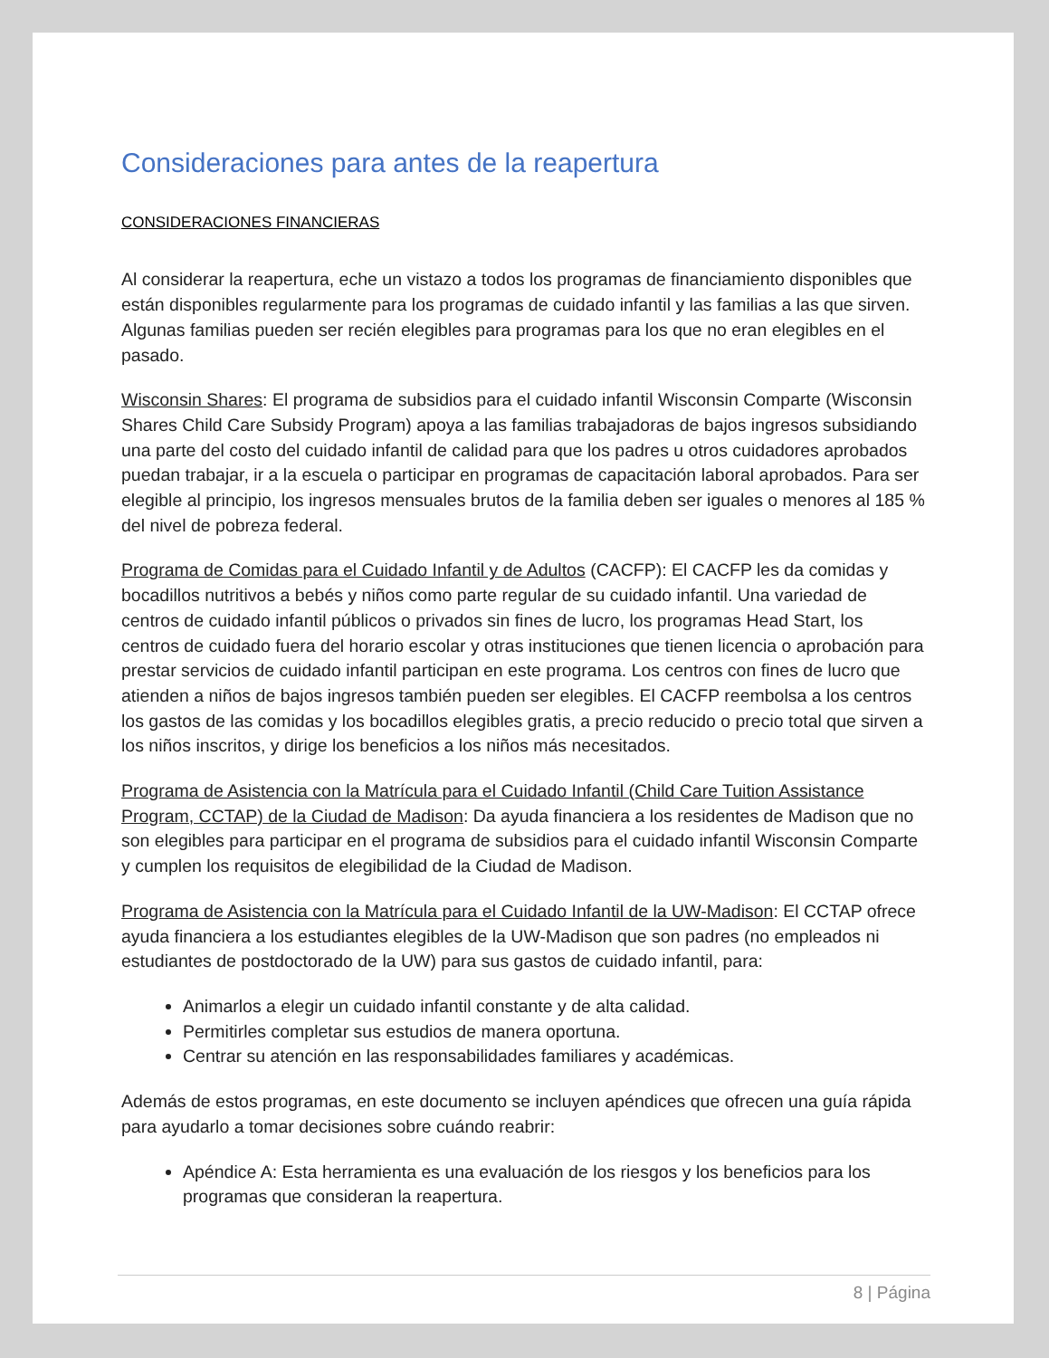Consideraciones para antes de la reapertura
CONSIDERACIONES FINANCIERAS
Al considerar la reapertura, eche un vistazo a todos los programas de financiamiento disponibles que están disponibles regularmente para los programas de cuidado infantil y las familias a las que sirven. Algunas familias pueden ser recién elegibles para programas para los que no eran elegibles en el pasado.
Wisconsin Shares: El programa de subsidios para el cuidado infantil Wisconsin Comparte (Wisconsin Shares Child Care Subsidy Program) apoya a las familias trabajadoras de bajos ingresos subsidiando una parte del costo del cuidado infantil de calidad para que los padres u otros cuidadores aprobados puedan trabajar, ir a la escuela o participar en programas de capacitación laboral aprobados. Para ser elegible al principio, los ingresos mensuales brutos de la familia deben ser iguales o menores al 185 % del nivel de pobreza federal.
Programa de Comidas para el Cuidado Infantil y de Adultos (CACFP): El CACFP les da comidas y bocadillos nutritivos a bebés y niños como parte regular de su cuidado infantil. Una variedad de centros de cuidado infantil públicos o privados sin fines de lucro, los programas Head Start, los centros de cuidado fuera del horario escolar y otras instituciones que tienen licencia o aprobación para prestar servicios de cuidado infantil participan en este programa. Los centros con fines de lucro que atienden a niños de bajos ingresos también pueden ser elegibles. El CACFP reembolsa a los centros los gastos de las comidas y los bocadillos elegibles gratis, a precio reducido o precio total que sirven a los niños inscritos, y dirige los beneficios a los niños más necesitados.
Programa de Asistencia con la Matrícula para el Cuidado Infantil (Child Care Tuition Assistance Program, CCTAP) de la Ciudad de Madison: Da ayuda financiera a los residentes de Madison que no son elegibles para participar en el programa de subsidios para el cuidado infantil Wisconsin Comparte y cumplen los requisitos de elegibilidad de la Ciudad de Madison.
Programa de Asistencia con la Matrícula para el Cuidado Infantil de la UW-Madison: El CCTAP ofrece ayuda financiera a los estudiantes elegibles de la UW-Madison que son padres (no empleados ni estudiantes de postdoctorado de la UW) para sus gastos de cuidado infantil, para:
Animarlos a elegir un cuidado infantil constante y de alta calidad.
Permitirles completar sus estudios de manera oportuna.
Centrar su atención en las responsabilidades familiares y académicas.
Además de estos programas, en este documento se incluyen apéndices que ofrecen una guía rápida para ayudarlo a tomar decisiones sobre cuándo reabrir:
Apéndice A: Esta herramienta es una evaluación de los riesgos y los beneficios para los programas que consideran la reapertura.
8 | Página